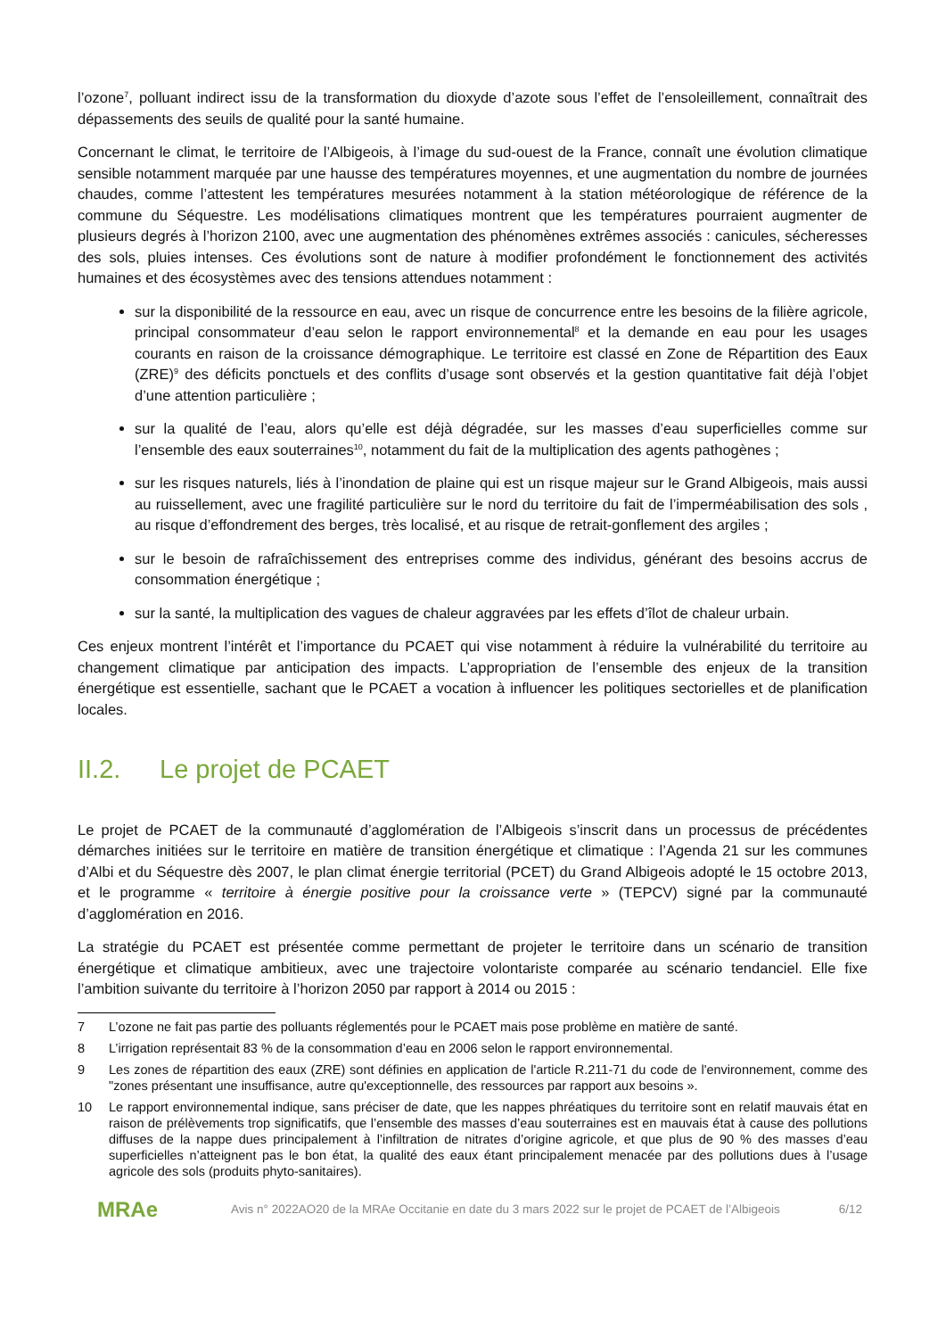l’ozone<sup>7</sup>, polluant indirect issu de la transformation du dioxyde d’azote sous l’effet de l’ensoleillement, connaîtrait des dépassements des seuils de qualité pour la santé humaine.
Concernant le climat, le territoire de l’Albigeois, à l’image du sud-ouest de la France, connaît une évolution climatique sensible notamment marquée par une hausse des températures moyennes, et une augmentation du nombre de journées chaudes, comme l’attestent les températures mesurées notamment à la station météorologique de référence de la commune du Séquestre. Les modélisations climatiques montrent que les températures pourraient augmenter de plusieurs degrés à l’horizon 2100, avec une augmentation des phénomènes extrêmes associés : canicules, sécheresses des sols, pluies intenses. Ces évolutions sont de nature à modifier profondément le fonctionnement des activités humaines et des écosystèmes avec des tensions attendues notamment :
sur la disponibilité de la ressource en eau, avec un risque de concurrence entre les besoins de la filière agricole, principal consommateur d’eau selon le rapport environnemental<sup>8</sup> et la demande en eau pour les usages courants en raison de la croissance démographique. Le territoire est classé en Zone de Répartition des Eaux (ZRE)<sup>9</sup> des déficits ponctuels et des conflits d’usage sont observés et la gestion quantitative fait déjà l’objet d’une attention particulière ;
sur la qualité de l’eau, alors qu’elle est déjà dégradée, sur les masses d’eau superficielles comme sur l’ensemble des eaux souterraines<sup>10</sup>, notamment du fait de la multiplication des agents pathogènes ;
sur les risques naturels, liés à l’inondation de plaine qui est un risque majeur sur le Grand Albigeois, mais aussi au ruissellement, avec une fragilité particulière sur le nord du territoire du fait de l’imperméabilisation des sols , au risque d’effondrement des berges, très localisé, et au risque de retrait-gonflement des argiles ;
sur le besoin de rafraîchissement des entreprises comme des individus, générant des besoins accrus de consommation énergétique ;
sur la santé, la multiplication des vagues de chaleur aggravées par les effets d’îlot de chaleur urbain.
Ces enjeux montrent l’intérêt et l’importance du PCAET qui vise notamment à réduire la vulnérabilité du territoire au changement climatique par anticipation des impacts. L’appropriation de l’ensemble des enjeux de la transition énergétique est essentielle, sachant que le PCAET a vocation à influencer les politiques sectorielles et de planification locales.
II.2. Le projet de PCAET
Le projet de PCAET de la communauté d’agglomération de l’Albigeois s’inscrit dans un processus de précédentes démarches initiées sur le territoire en matière de transition énergétique et climatique : l’Agenda 21 sur les communes d’Albi et du Séquestre dès 2007, le plan climat énergie territorial (PCET) du Grand Albigeois adopté le 15 octobre 2013, et le programme « territoire à énergie positive pour la croissance verte » (TEPCV) signé par la communauté d’agglomération en 2016.
La stratégie du PCAET est présentée comme permettant de projeter le territoire dans un scénario de transition énergétique et climatique ambitieux, avec une trajectoire volontariste comparée au scénario tendanciel. Elle fixe l’ambition suivante du territoire à l’horizon 2050 par rapport à 2014 ou 2015 :
7 L’ozone ne fait pas partie des polluants réglementés pour le PCAET mais pose problème en matière de santé.
8 L’irrigation représentait 83 % de la consommation d’eau en 2006 selon le rapport environnemental.
9 Les zones de répartition des eaux (ZRE) sont définies en application de l'article R.211-71 du code de l'environnement, comme des "zones présentant une insuffisance, autre qu'exceptionnelle, des ressources par rapport aux besoins ».
10 Le rapport environnemental indique, sans préciser de date, que les nappes phréatiques du territoire sont en relatif mauvais état en raison de prélèvements trop significatifs, que l’ensemble des masses d’eau souterraines est en mauvais état à cause des pollutions diffuses de la nappe dues principalement à l’infiltration de nitrates d’origine agricole, et que plus de 90 % des masses d’eau superficielles n’atteignent pas le bon état, la qualité des eaux étant principalement menacée par des pollutions dues à l’usage agricole des sols (produits phyto-sanitaires).
MRAe
Avis n° 2022AO20 de la MRAe Occitanie en date du 3 mars 2022 sur le projet de PCAET de l’Albigeois
6/12